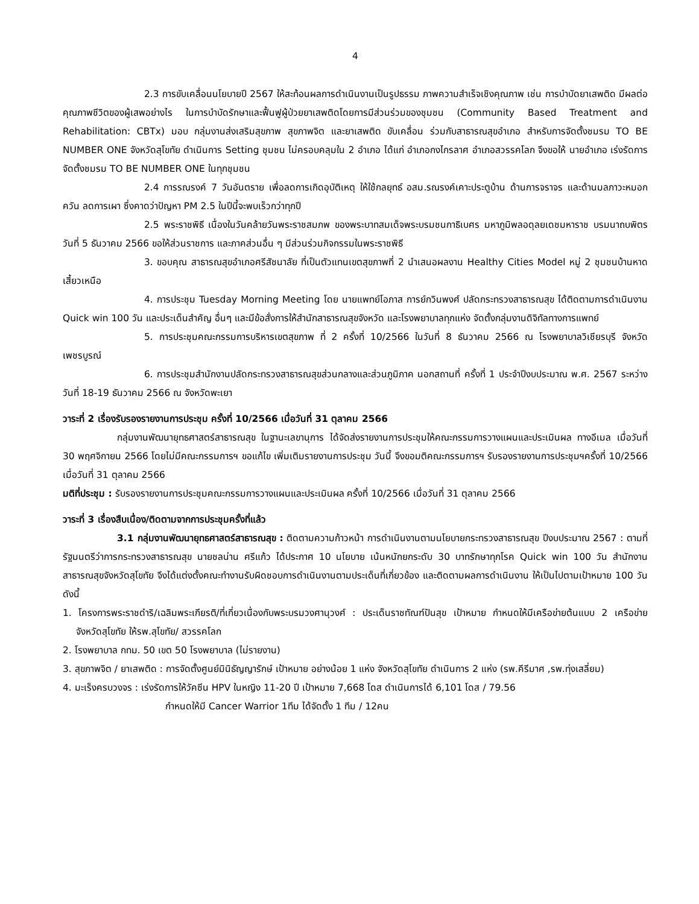4
2.3 การขับเคลื่อนนโยบายปี 2567 ให้สะท้อนผลการดำเนินงานเป็นรูปธรรม ภาพความสำเร็จเชิงคุณภาพ เช่น การบำบัดยาเสพติด มีผลต่อคุณภาพชีวิตของผู้เสพอย่างไร ในการบำบัดรักษาและฟื้นฟูผู้ป่วยยาเสพติดโดยการมีส่วนร่วมของชุมชน (Community Based Treatment and Rehabilitation: CBTx) มอบ กลุ่มงานส่งเสริมสุขภาพ สุขภาพจิต และยาเสพติด ขับเคลื่อน ร่วมกับสาธารณสุขอำเภอ สำหรับการจัดตั้งชมรม TO BE NUMBER ONE จังหวัดสุโขทัย ดำเนินการ Setting ชุมชน ไม่ครอบคลุมใน 2 อำเภอ ได้แก่ อำเภอกงไกรลาศ อำเภอสวรรคโลก จึงขอให้ นายอำเภอ เร่งรัดการจัดตั้งชมรม TO BE NUMBER ONE ในทุกชุมชน
2.4 การรณรงค์ 7 วันอันตราย เพื่อลดการเกิดอุบัติเหตุ ให้ใช้กลยุทธ์ อสม.รณรงค์เคาะประตูบ้าน ด้านการจราจร และด้านมลภาวะหมอกควัน ลดการเผา ซึ่งคาดว่าปัญหา PM 2.5 ในปีนี้จะพบเร็วกว่าทุกปี
2.5 พระราชพิธี เนื่องในวันคล้ายวันพระราชสมภพ ของพระบาทสมเด็จพระบรมชนกาธิเบศร มหาภูมิพลอดุลยเดชมหาราช บรมนาถบพิตร วันที่ 5 ธันวาคม 2566 ขอให้ส่วนราชการ และภาคส่วนอื่น ๆ มีส่วนร่วมกิจกรรมในพระราชพิธี
3. ขอบคุณ สาธารณสุขอำเภอศรีสัชนาลัย ที่เป็นตัวแทนเขตสุขภาพที่ 2 นำเสนอผลงาน Healthy Cities Model หมู่ 2 ชุมชนบ้านหาดเสี้ยวเหนือ
4. การประชุม Tuesday Morning Meeting โดย นายแพทย์โอภาส การย์กวินพงศ์ ปลัดกระทรวงสาธารณสุข ได้ติดตามการดำเนินงาน Quick win 100 วัน และประเด็นสำคัญ อื่นๆ และมีข้อสั่งการให้สำนักสาธารณสุขจังหวัด และโรงพยาบาลทุกแห่ง จัดตั้งกลุ่มงานดิจิทัลทางการแพทย์
5. การประชุมคณะกรรมการบริหารเขตสุขภาพ ที่ 2 ครั้งที่ 10/2566 ในวันที่ 8 ธันวาคม 2566 ณ โรงพยาบาลวิเชียรบุรี จังหวัดเพชรบูรณ์
6. การประชุมสำนักงานปลัดกระทรวงสาธารณสุขส่วนกลางและส่วนภูมิภาค นอกสถานที่ ครั้งที่ 1 ประจำปีงบประมาณ พ.ศ. 2567 ระหว่างวันที่ 18-19 ธันวาคม 2566 ณ จังหวัดพะเยา
วาระที่ 2 เรื่องรับรองรายงานการประชุม ครั้งที่ 10/2566 เมื่อวันที่ 31 ตุลาคม 2566
กลุ่มงานพัฒนายุทธศาสตร์สาธารณสุข ในฐานะเลขานุการ ได้จัดส่งรายงานการประชุมให้คณะกรรมการวางแผนและประเมินผล ทางอีเมล เมื่อวันที่ 30 พฤศจิกายน 2566 โดยไม่มีคณะกรรมการฯ ขอแก้ไข เพิ่มเติมรายงานการประชุม วันนี้ จึงขอมติคณะกรรมการฯ รับรองรายงานการประชุมฯครั้งที่ 10/2566 เมื่อวันที่ 31 ตุลาคม 2566
มติที่ประชุม : รับรองรายงานการประชุมคณะกรรมการวางแผนและประเมินผล ครั้งที่ 10/2566 เมื่อวันที่ 31 ตุลาคม 2566
วาระที่ 3 เรื่องสืบเนื่อง/ติดตามจากการประชุมครั้งที่แล้ว
3.1 กลุ่มงานพัฒนายุทธศาสตร์สาธารณสุข : ติดตามความก้าวหน้า การดำเนินงานตามนโยบายกระทรวงสาธารณสุข ปีงบประมาณ 2567 : ตามที่ รัฐมนตรีว่าการกระทรวงสาธารณสุข นายชลน่าน ศรีแก้ว ได้ประกาศ 10 นโยบาย เน้นหนักยกระดับ 30 บาทรักษาทุกโรค Quick win 100 วัน สำนักงานสาธารณสุขจังหวัดสุโขทัย จึงได้แต่งตั้งคณะทำงานรับผิดชอบการดำเนินงานตามประเด็นที่เกี่ยวข้อง และติดตามผลการดำเนินงาน ให้เป็นไปตามเป้าหมาย 100 วัน ดังนี้
1. โครงการพระราชดำริ/เฉลิมพระเกียรติ/ที่เกี่ยวเนื่องกับพระบรมวงศานุวงศ์ : ประเด็นราชทัณฑ์ปันสุข เป้าหมาย กำหนดให้มีเครือข่ายต้นแบบ 2 เครือข่าย จังหวัดสุโขทัย ให้รพ.สุโขทัย/ สวรรคโลก
2. โรงพยาบาล กทม. 50 เขต 50 โรงพยาบาล (ไม่รายงาน)
3. สุขภาพจิต / ยาเสพติด : การจัดตั้งศูนย์มินิธัญญารักษ์ เป้าหมาย อย่างน้อย 1 แห่ง จังหวัดสุโขทัย ดำเนินการ 2 แห่ง (รพ.คีรีมาศ ,รพ.ทุ่งเสลี่ยม)
4. มะเร็งครบวงจร : เร่งรัดการให้วัคซีน HPV ในหญิง 11-20 ปี เป้าหมาย 7,668 โดส ดำเนินการได้ 6,101 โดส / 79.56
กำหนดให้มี Cancer Warrior 1ทีม ได้จัดตั้ง 1 ทีม / 12คน